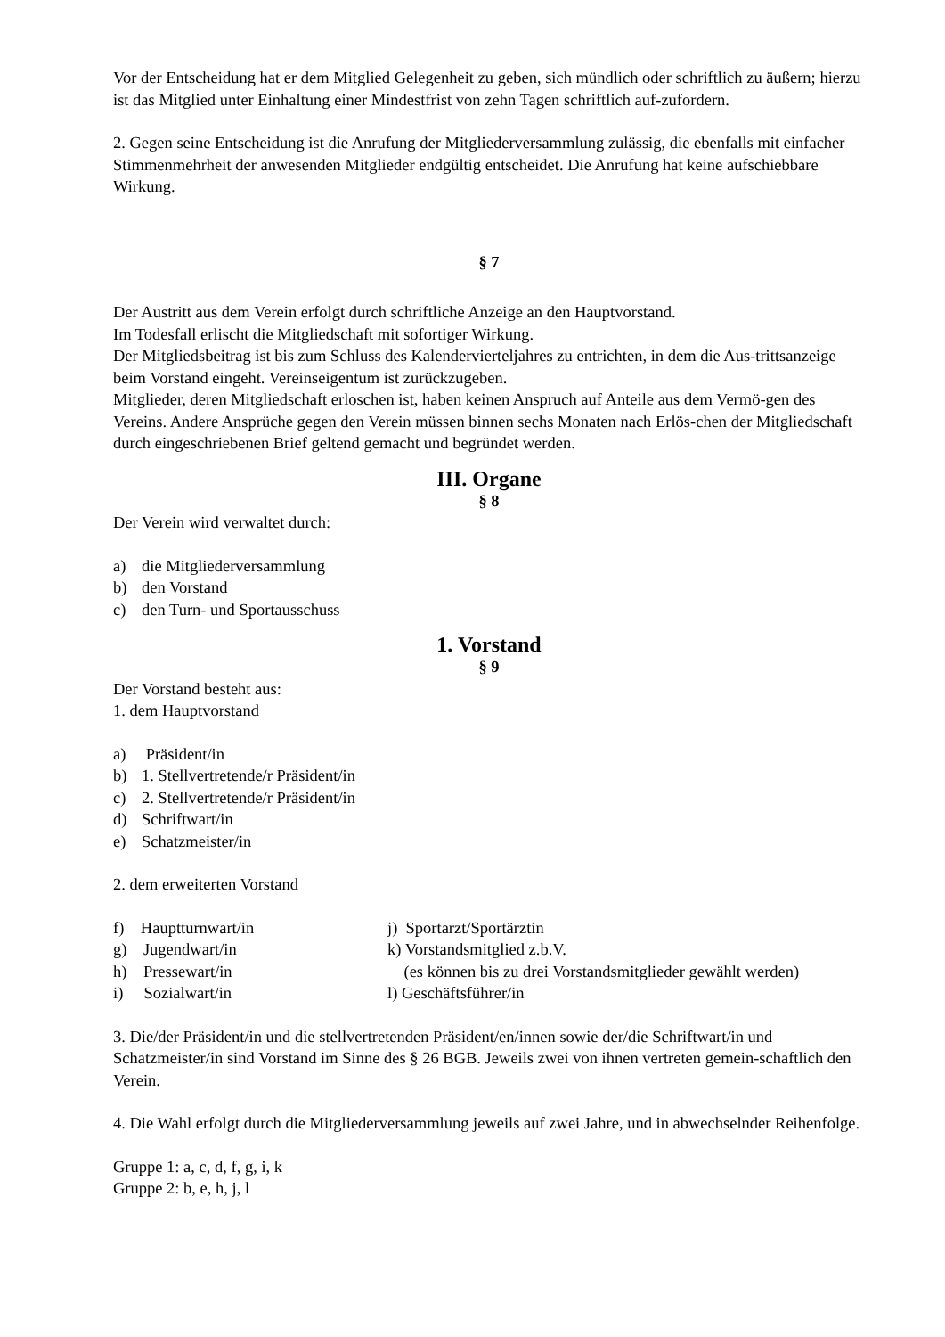Vor der Entscheidung hat er dem Mitglied Gelegenheit zu geben, sich mündlich oder schriftlich zu äußern; hierzu ist das Mitglied unter Einhaltung einer Mindestfrist von zehn Tagen schriftlich auf-zufordern.
2. Gegen seine Entscheidung ist die Anrufung der Mitgliederversammlung zulässig, die ebenfalls mit einfacher Stimmenmehrheit der anwesenden Mitglieder endgültig entscheidet. Die Anrufung hat keine aufschiebbare Wirkung.
§ 7
Der Austritt aus dem Verein erfolgt durch schriftliche Anzeige an den Hauptvorstand.
Im Todesfall erlischt die Mitgliedschaft mit sofortiger Wirkung.
Der Mitgliedsbeitrag ist bis zum Schluss des Kalendervierteljahres zu entrichten, in dem die Aus-trittsanzeige beim Vorstand eingeht. Vereinseigentum ist zurückzugeben.
Mitglieder, deren Mitgliedschaft erloschen ist, haben keinen Anspruch auf Anteile aus dem Vermö-gen des Vereins. Andere Ansprüche gegen den Verein müssen binnen sechs Monaten nach Erlös-chen der Mitgliedschaft durch eingeschriebenen Brief geltend gemacht und begründet werden.
III. Organe
§ 8
Der Verein wird verwaltet durch:
a) die Mitgliederversammlung
b) den Vorstand
c) den Turn- und Sportausschuss
1. Vorstand
§ 9
Der Vorstand besteht aus:
1. dem Hauptvorstand
a) Präsident/in
b) 1. Stellvertretende/r Präsident/in
c) 2. Stellvertretende/r Präsident/in
d) Schriftwart/in
e) Schatzmeister/in
2. dem erweiterten Vorstand
f) Hauptturnwart/in j) Sportarzt/Sportärztin
g) Jugendwart/in k) Vorstandsmitglied z.b.V.
h) Pressewart/in (es können bis zu drei Vorstandsmitglieder gewählt werden)
i) Sozialwart/in l) Geschäftsführer/in
3. Die/der Präsident/in und die stellvertretenden Präsident/en/innen sowie der/die Schriftwart/in und Schatzmeister/in sind Vorstand im Sinne des § 26 BGB. Jeweils zwei von ihnen vertreten gemein-schaftlich den Verein.
4. Die Wahl erfolgt durch die Mitgliederversammlung jeweils auf zwei Jahre, und in abwechselnder Reihenfolge.
Gruppe 1: a, c, d, f, g, i, k
Gruppe 2: b, e, h, j, l